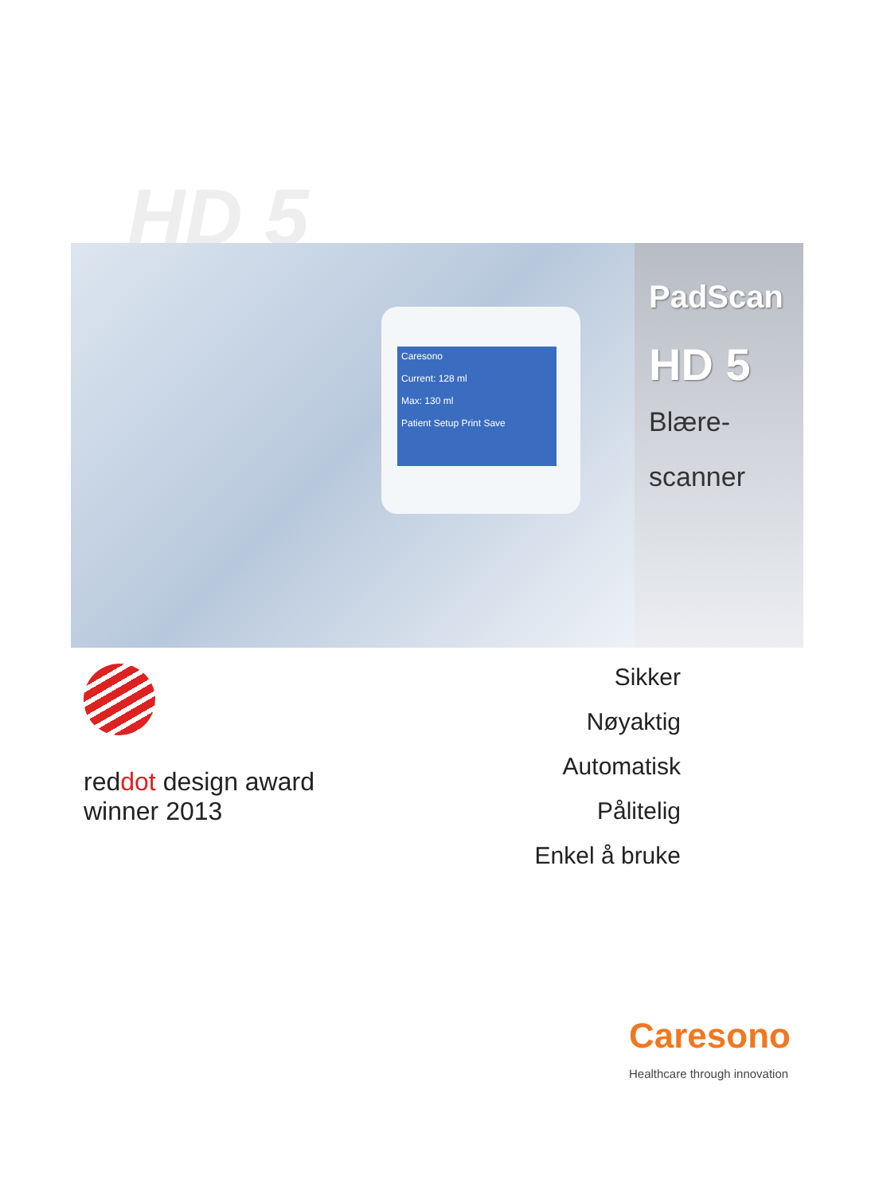HD 5
Caresono
Current: 128 ml
Max: 130 ml
Patient Setup Print Save
PadScan
HD 5
Blære-
scanner
reddot design award
winner 2013
Sikker
Nøyaktig
Automatisk
Pålitelig
Enkel å bruke
Caresono
Healthcare through innovation